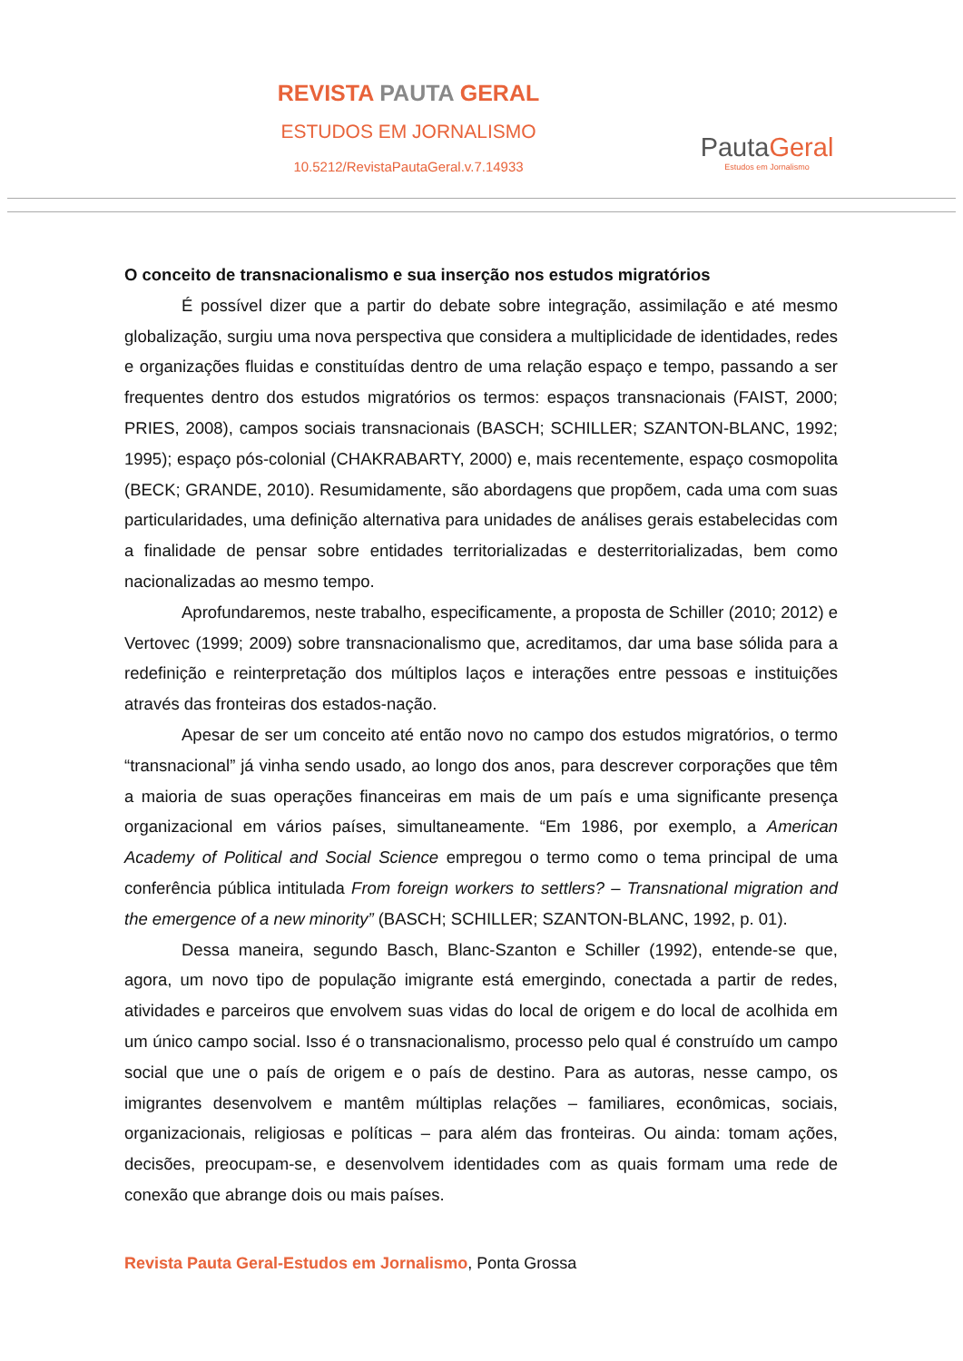REVISTA PAUTA GERAL
ESTUDOS EM JORNALISMO
10.5212/RevistaPautaGeral.v.7.14933
PautaGeral
Estudos em Jornalismo
O conceito de transnacionalismo e sua inserção nos estudos migratórios
É possível dizer que a partir do debate sobre integração, assimilação e até mesmo globalização, surgiu uma nova perspectiva que considera a multiplicidade de identidades, redes e organizações fluidas e constituídas dentro de uma relação espaço e tempo, passando a ser frequentes dentro dos estudos migratórios os termos: espaços transnacionais (FAIST, 2000; PRIES, 2008), campos sociais transnacionais (BASCH; SCHILLER; SZANTON-BLANC, 1992; 1995); espaço pós-colonial (CHAKRABARTY, 2000) e, mais recentemente, espaço cosmopolita (BECK; GRANDE, 2010). Resumidamente, são abordagens que propõem, cada uma com suas particularidades, uma definição alternativa para unidades de análises gerais estabelecidas com a finalidade de pensar sobre entidades territorializadas e desterritorializadas, bem como nacionalizadas ao mesmo tempo.
Aprofundaremos, neste trabalho, especificamente, a proposta de Schiller (2010; 2012) e Vertovec (1999; 2009) sobre transnacionalismo que, acreditamos, dar uma base sólida para a redefinição e reinterpretação dos múltiplos laços e interações entre pessoas e instituições através das fronteiras dos estados-nação.
Apesar de ser um conceito até então novo no campo dos estudos migratórios, o termo “transnacional” já vinha sendo usado, ao longo dos anos, para descrever corporações que têm a maioria de suas operações financeiras em mais de um país e uma significante presença organizacional em vários países, simultaneamente. “Em 1986, por exemplo, a American Academy of Political and Social Science empregou o termo como o tema principal de uma conferência pública intitulada From foreign workers to settlers? – Transnational migration and the emergence of a new minority” (BASCH; SCHILLER; SZANTON-BLANC, 1992, p. 01).
Dessa maneira, segundo Basch, Blanc-Szanton e Schiller (1992), entende-se que, agora, um novo tipo de população imigrante está emergindo, conectada a partir de redes, atividades e parceiros que envolvem suas vidas do local de origem e do local de acolhida em um único campo social. Isso é o transnacionalismo, processo pelo qual é construído um campo social que une o país de origem e o país de destino. Para as autoras, nesse campo, os imigrantes desenvolvem e mantêm múltiplas relações – familiares, econômicas, sociais, organizacionais, religiosas e políticas – para além das fronteiras. Ou ainda: tomam ações, decisões, preocupam-se, e desenvolvem identidades com as quais formam uma rede de conexão que abrange dois ou mais países.
Revista Pauta Geral-Estudos em Jornalismo, Ponta Grossa